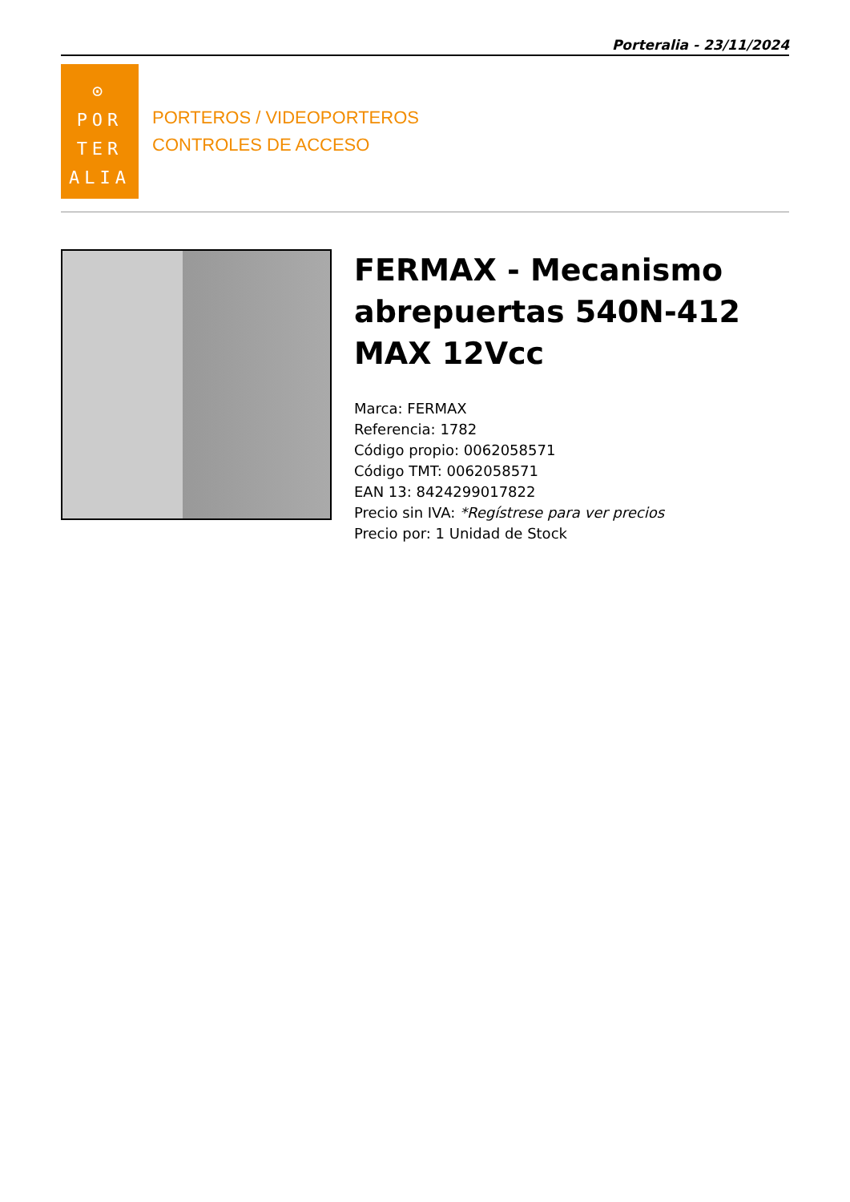Porteralia - 23/11/2024
⊙
POR
TER
ALIA
PORTEROS / VIDEOPORTEROS
CONTROLES DE ACCESO
FERMAX - Mecanismo abrepuertas 540N-412 MAX 12Vcc
Marca: FERMAX
Referencia: 1782
Código propio: 0062058571
Código TMT: 0062058571
EAN 13: 8424299017822
Precio sin IVA: *Regístrese para ver precios
Precio por: 1 Unidad de Stock